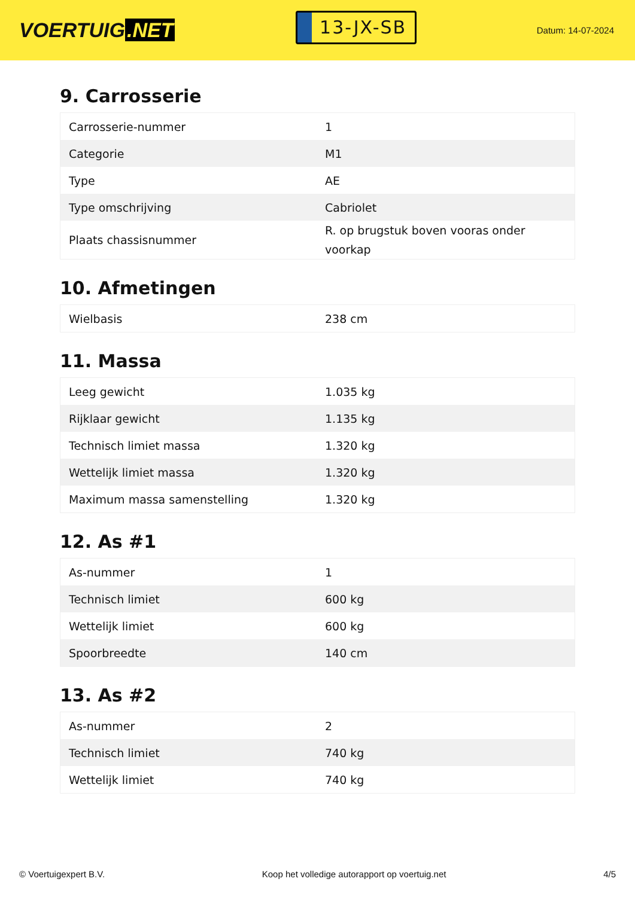VOERTUIG.NET
13-JX-SB
Datum: 14-07-2024
9. Carrosserie
| Carrosserie-nummer | 1 |
| Categorie | M1 |
| Type | AE |
| Type omschrijving | Cabriolet |
| Plaats chassisnummer | R. op brugstuk boven vooras onder voorkap |
10. Afmetingen
| Wielbasis | 238 cm |
11. Massa
| Leeg gewicht | 1.035 kg |
| Rijklaar gewicht | 1.135 kg |
| Technisch limiet massa | 1.320 kg |
| Wettelijk limiet massa | 1.320 kg |
| Maximum massa samenstelling | 1.320 kg |
12. As #1
| As-nummer | 1 |
| Technisch limiet | 600 kg |
| Wettelijk limiet | 600 kg |
| Spoorbreedte | 140 cm |
13. As #2
| As-nummer | 2 |
| Technisch limiet | 740 kg |
| Wettelijk limiet | 740 kg |
© Voertuigexpert B.V. Koop het volledige autorapport op voertuig.net 4/5